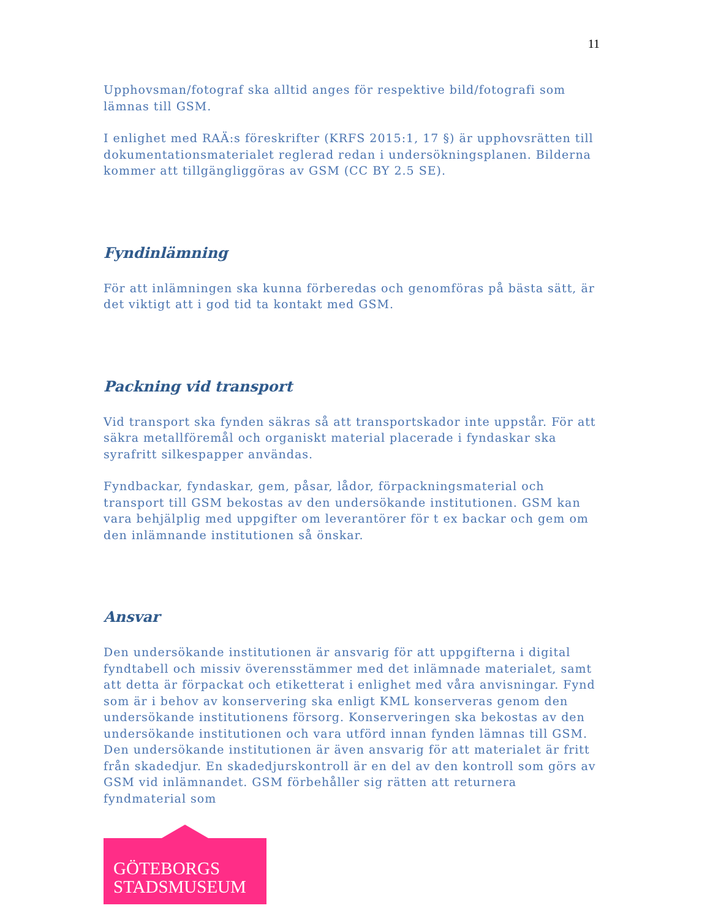11
Upphovsman/fotograf ska alltid anges för respektive bild/fotografi som lämnas till GSM.
I enlighet med RAÄ:s föreskrifter (KRFS 2015:1, 17 §) är upphovsrätten till dokumentationsmaterialet reglerad redan i undersökningsplanen. Bilderna kommer att tillgängliggöras av GSM (CC BY 2.5 SE).
Fyndinlämning
För att inlämningen ska kunna förberedas och genomföras på bästa sätt, är det viktigt att i god tid ta kontakt med GSM.
Packning vid transport
Vid transport ska fynden säkras så att transportskador inte uppstår. För att säkra metallföremål och organiskt material placerade i fyndaskar ska syrafritt silkespapper användas.
Fyndbackar, fyndaskar, gem, påsar, lådor, förpackningsmaterial och transport till GSM bekostas av den undersökande institutionen. GSM kan vara behjälplig med uppgifter om leverantörer för t ex backar och gem om den inlämnande institutionen så önskar.
Ansvar
Den undersökande institutionen är ansvarig för att uppgifterna i digital fyndtabell och missiv överensstämmer med det inlämnade materialet, samt att detta är förpackat och etiketterat i enlighet med våra anvisningar. Fynd som är i behov av konservering ska enligt KML konserveras genom den undersökande institutionens försorg. Konserveringen ska bekostas av den undersökande institutionen och vara utförd innan fynden lämnas till GSM. Den undersökande institutionen är även ansvarig för att materialet är fritt från skadedjur. En skadedjurskontroll är en del av den kontroll som görs av GSM vid inlämnandet. GSM förbehåller sig rätten att returnera fyndmaterial som
GÖTEBORGS
STADSMUSEUM